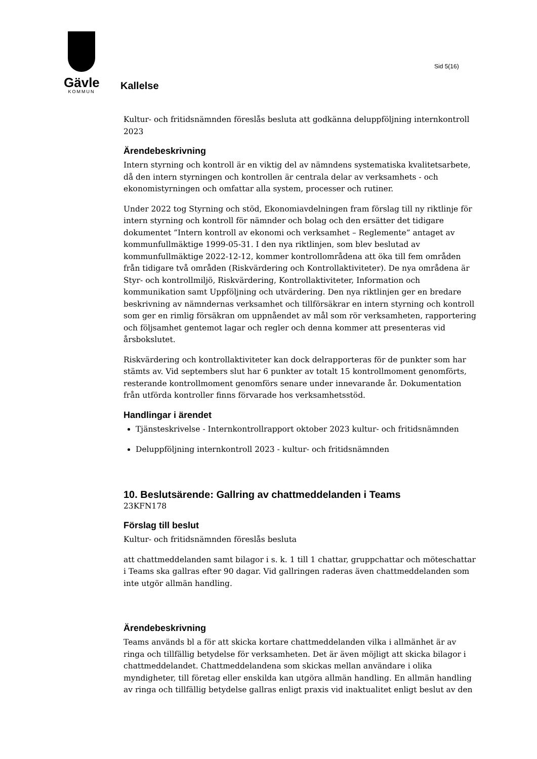Gävle
KOMMUN
Sid 5(16)
Kallelse
Kultur- och fritidsnämnden föreslås besluta att godkänna deluppföljning internkontroll 2023
Ärendebeskrivning
Intern styrning och kontroll är en viktig del av nämndens systematiska kvalitetsarbete, då den intern styrningen och kontrollen är centrala delar av verksamhets - och ekonomistyrningen och omfattar alla system, processer och rutiner.
Under 2022 tog Styrning och stöd, Ekonomiavdelningen fram förslag till ny riktlinje för intern styrning och kontroll för nämnder och bolag och den ersätter det tidigare dokumentet ”Intern kontroll av ekonomi och verksamhet – Reglemente” antaget av kommunfullmäktige 1999-05-31. I den nya riktlinjen, som blev beslutad av kommunfullmäktige 2022-12-12, kommer kontrollområdena att öka till fem områden från tidigare två områden (Riskvärdering och Kontrollaktiviteter). De nya områdena är Styr- och kontrollmiljö, Riskvärdering, Kontrollaktiviteter, Information och kommunikation samt Uppföljning och utvärdering. Den nya riktlinjen ger en bredare beskrivning av nämndernas verksamhet och tillförsäkrar en intern styrning och kontroll som ger en rimlig försäkran om uppnåendet av mål som rör verksamheten, rapportering och följsamhet gentemot lagar och regler och denna kommer att presenteras vid årsbokslutet.
Riskvärdering och kontrollaktiviteter kan dock delrapporteras för de punkter som har stämts av. Vid septembers slut har 6 punkter av totalt 15 kontrollmoment genomförts, resterande kontrollmoment genomförs senare under innevarande år. Dokumentation från utförda kontroller finns förvarade hos verksamhetsstöd.
Handlingar i ärendet
Tjänsteskrivelse - Internkontrollrapport oktober 2023 kultur- och fritidsnämnden
Deluppföljning internkontroll 2023 - kultur- och fritidsnämnden
10. Beslutsärende: Gallring av chattmeddelanden i Teams
23KFN178
Förslag till beslut
Kultur- och fritidsnämnden föreslås besluta
att chattmeddelanden samt bilagor i s. k. 1 till 1 chattar, gruppchattar och möteschattar i Teams ska gallras efter 90 dagar. Vid gallringen raderas även chattmeddelanden som inte utgör allmän handling.
Ärendebeskrivning
Teams används bl a för att skicka kortare chattmeddelanden vilka i allmänhet är av ringa och tillfällig betydelse för verksamheten. Det är även möjligt att skicka bilagor i chattmeddelandet. Chattmeddelandena som skickas mellan användare i olika myndigheter, till företag eller enskilda kan utgöra allmän handling. En allmän handling av ringa och tillfällig betydelse gallras enligt praxis vid inaktualitet enligt beslut av den